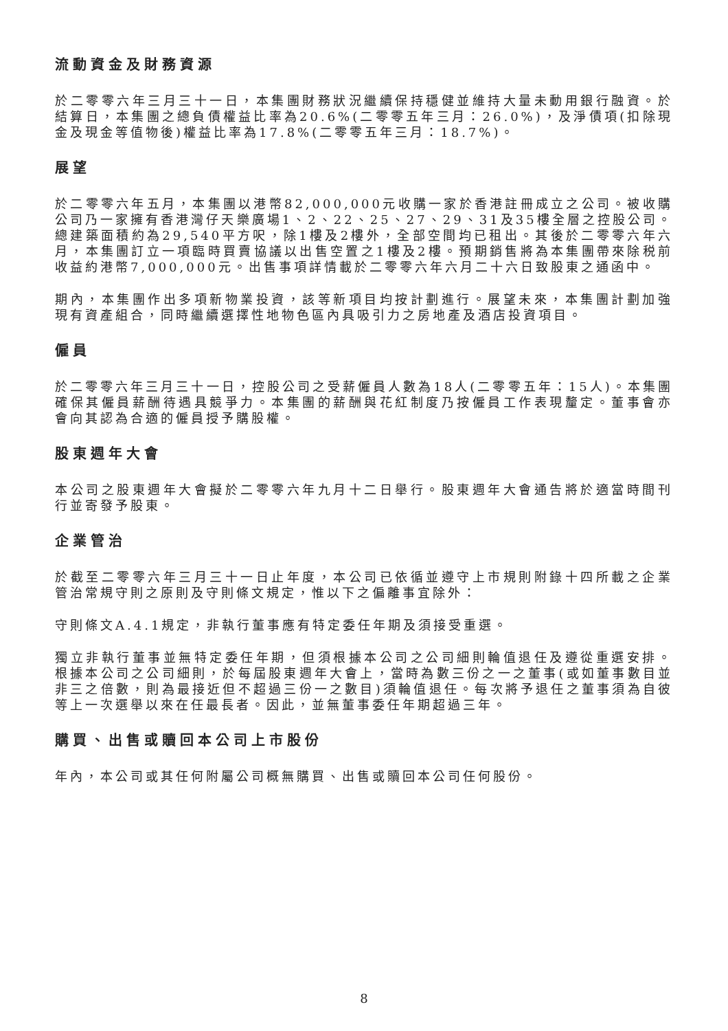流動資金及財務資源
於二零零六年三月三十一日，本集團財務狀況繼續保持穩健並維持大量未動用銀行融資。於結算日，本集團之總負債權益比率為20.6%(二零零五年三月：26.0%)，及淨債項(扣除現金及現金等值物後)權益比率為17.8%(二零零五年三月：18.7%)。
展望
於二零零六年五月，本集團以港幣82,000,000元收購一家於香港註冊成立之公司。被收購公司乃一家擁有香港灣仔天樂廣場1、2、22、25、27、29、31及35樓全層之控股公司。總建築面積約為29,540平方呎，除1樓及2樓外，全部空間均已租出。其後於二零零六年六月，本集團訂立一項臨時買賣協議以出售空置之1樓及2樓。預期銷售將為本集團帶來除税前收益約港幣7,000,000元。出售事項詳情載於二零零六年六月二十六日致股東之通函中。
期內，本集團作出多項新物業投資，該等新項目均按計劃進行。展望未來，本集團計劃加強現有資產組合，同時繼續選擇性地物色區內具吸引力之房地產及酒店投資項目。
僱員
於二零零六年三月三十一日，控股公司之受薪僱員人數為18人(二零零五年：15人)。本集團確保其僱員薪酬待遇具競爭力。本集團的薪酬與花紅制度乃按僱員工作表現釐定。董事會亦會向其認為合適的僱員授予購股權。
股東週年大會
本公司之股東週年大會擬於二零零六年九月十二日舉行。股東週年大會通告將於適當時間刊行並寄發予股東。
企業管治
於截至二零零六年三月三十一日止年度，本公司已依循並遵守上市規則附錄十四所載之企業管治常規守則之原則及守則條文規定，惟以下之偏離事宜除外：
守則條文A.4.1規定，非執行董事應有特定委任年期及須接受重選。
獨立非執行董事並無特定委任年期，但須根據本公司之公司細則輪值退任及遵從重選安排。根據本公司之公司細則，於每屆股東週年大會上，當時為數三份之一之董事(或如董事數目並非三之倍數，則為最接近但不超過三份一之數目)須輪值退任。每次將予退任之董事須為自彼等上一次選舉以來在任最長者。因此，並無董事委任年期超過三年。
購買、出售或贖回本公司上市股份
年內，本公司或其任何附屬公司概無購買、出售或贖回本公司任何股份。
8